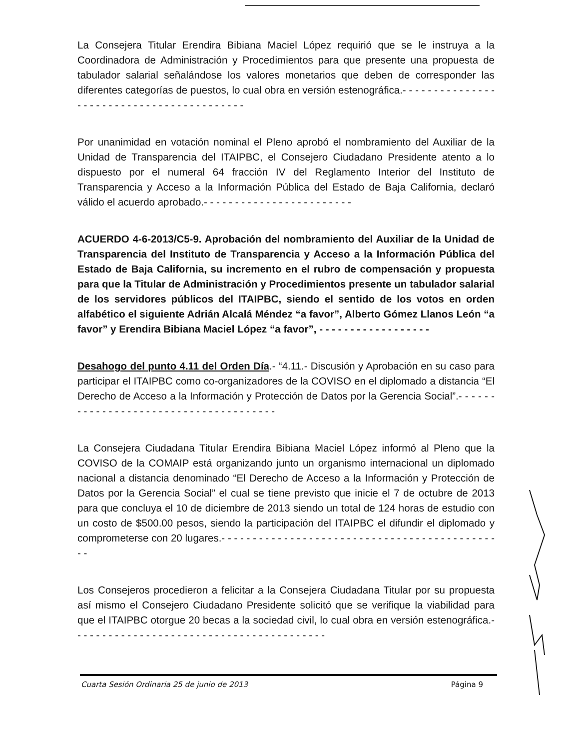La Consejera Titular Erendira Bibiana Maciel López requirió que se le instruya a la Coordinadora de Administración y Procedimientos para que presente una propuesta de tabulador salarial señalándose los valores monetarios que deben de corresponder las diferentes categorías de puestos, lo cual obra en versión estenográfica.- - - - - - - - - - - - - - - - - - - - - - - - - - - - - - - - - - - - - - - - - -
Por unanimidad en votación nominal el Pleno aprobó el nombramiento del Auxiliar de la Unidad de Transparencia del ITAIPBC, el Consejero Ciudadano Presidente atento a lo dispuesto por el numeral 64 fracción IV del Reglamento Interior del Instituto de Transparencia y Acceso a la Información Pública del Estado de Baja California, declaró válido el acuerdo aprobado.- - - - - - - - - - - - - - - - - - - - - - - -
ACUERDO 4-6-2013/C5-9. Aprobación del nombramiento del Auxiliar de la Unidad de Transparencia del Instituto de Transparencia y Acceso a la Información Pública del Estado de Baja California, su incremento en el rubro de compensación y propuesta para que la Titular de Administración y Procedimientos presente un tabulador salarial de los servidores públicos del ITAIPBC, siendo el sentido de los votos en orden alfabético el siguiente Adrián Alcalá Méndez “a favor”, Alberto Gómez Llanos León “a favor” y Erendira Bibiana Maciel López “a favor”, - - - - - - - - - - - - - - - - - -
Desahogo del punto 4.11 del Orden Día.- “4.11.- Discusión y Aprobación en su caso para participar el ITAIPBC como co-organizadores de la COVISO en el diplomado a distancia “El Derecho de Acceso a la Información y Protección de Datos por la Gerencia Social”.- - - - - - - - - - - - - - - - - - - - - - - - - - - - - - - - - - - - - -
La Consejera Ciudadana Titular Erendira Bibiana Maciel López informó al Pleno que la COVISO de la COMAIP está organizando junto un organismo internacional un diplomado nacional a distancia denominado “El Derecho de Acceso a la Información y Protección de Datos por la Gerencia Social” el cual se tiene previsto que inicie el 7 de octubre de 2013 para que concluya el 10 de diciembre de 2013 siendo un total de 124 horas de estudio con un costo de $500.00 pesos, siendo la participación del ITAIPBC el difundir el diplomado y comprometerse con 20 lugares.- - - - - - - - - - - - - - - - - - - - - - - - - - - - - - - - - - - - - - - - - - - - - -
Los Consejeros procedieron a felicitar a la Consejera Ciudadana Titular por su propuesta así mismo el Consejero Ciudadano Presidente solicitó que se verifique la viabilidad para que el ITAIPBC otorgue 20 becas a la sociedad civil, lo cual obra en versión estenográfica.- - - - - - - - - - - - - - - - - - - - - - - - - - - - - - - - - - - - - - - - -
Cuarta Sesión Ordinaria 25 de junio de 2013 Página 9